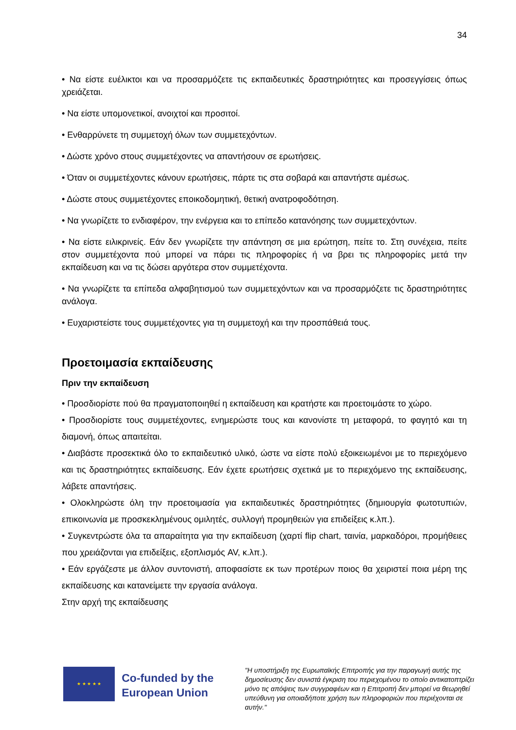34
• Να είστε ευέλικτοι και να προσαρμόζετε τις εκπαιδευτικές δραστηριότητες και προσεγγίσεις όπως χρειάζεται.
• Να είστε υπομονετικοί, ανοιχτοί και προσιτοί.
• Ενθαρρύνετε τη συμμετοχή όλων των συμμετεχόντων.
• Δώστε χρόνο στους συμμετέχοντες να απαντήσουν σε ερωτήσεις.
• Όταν οι συμμετέχοντες κάνουν ερωτήσεις, πάρτε τις στα σοβαρά και απαντήστε αμέσως.
• Δώστε στους συμμετέχοντες εποικοδομητική, θετική ανατροφοδότηση.
• Να γνωρίζετε το ενδιαφέρον, την ενέργεια και το επίπεδο κατανόησης των συμμετεχόντων.
• Να είστε ειλικρινείς. Εάν δεν γνωρίζετε την απάντηση σε μια ερώτηση, πείτε το. Στη συνέχεια, πείτε στον συμμετέχοντα πού μπορεί να πάρει τις πληροφορίες ή να βρει τις πληροφορίες μετά την εκπαίδευση και να τις δώσει αργότερα στον συμμετέχοντα.
• Να γνωρίζετε τα επίπεδα αλφαβητισμού των συμμετεχόντων και να προσαρμόζετε τις δραστηριότητες ανάλογα.
• Ευχαριστείστε τους συμμετέχοντες για τη συμμετοχή και την προσπάθειά τους.
Προετοιμασία εκπαίδευσης
Πριν την εκπαίδευση
• Προσδιορίστε πού θα πραγματοποιηθεί η εκπαίδευση και κρατήστε και προετοιμάστε το χώρο.
• Προσδιορίστε τους συμμετέχοντες, ενημερώστε τους και κανονίστε τη μεταφορά, το φαγητό και τη διαμονή, όπως απαιτείται.
• Διαβάστε προσεκτικά όλο το εκπαιδευτικό υλικό, ώστε να είστε πολύ εξοικειωμένοι με το περιεχόμενο και τις δραστηριότητες εκπαίδευσης. Εάν έχετε ερωτήσεις σχετικά με το περιεχόμενο της εκπαίδευσης, λάβετε απαντήσεις.
• Ολοκληρώστε όλη την προετοιμασία για εκπαιδευτικές δραστηριότητες (δημιουργία φωτοτυπιών, επικοινωνία με προσκεκλημένους ομιλητές, συλλογή προμηθειών για επιδείξεις κ.λπ.).
• Συγκεντρώστε όλα τα απαραίτητα για την εκπαίδευση (χαρτί flip chart, ταινία, μαρκαδόροι, προμήθειες που χρειάζονται για επιδείξεις, εξοπλισμός AV, κ.λπ.).
• Εάν εργάζεστε με άλλον συντονιστή, αποφασίστε εκ των προτέρων ποιος θα χειριστεί ποια μέρη της εκπαίδευσης και κατανείμετε την εργασία ανάλογα.
Στην αρχή της εκπαίδευσης
★ ★ ★ ★ ★
Co-funded by the European Union
"Η υποστήριξη της Ευρωπαϊκής Επιτροπής για την παραγωγή αυτής της δημοσίευσης δεν συνιστά έγκριση του περιεχομένου το οποίο αντικατοπτρίζει μόνο τις απόψεις των συγγραφέων και η Επιτροπή δεν μπορεί να θεωρηθεί υπεύθυνη για οποιαδήποτε χρήση των πληροφοριών που περιέχονται σε αυτήν."